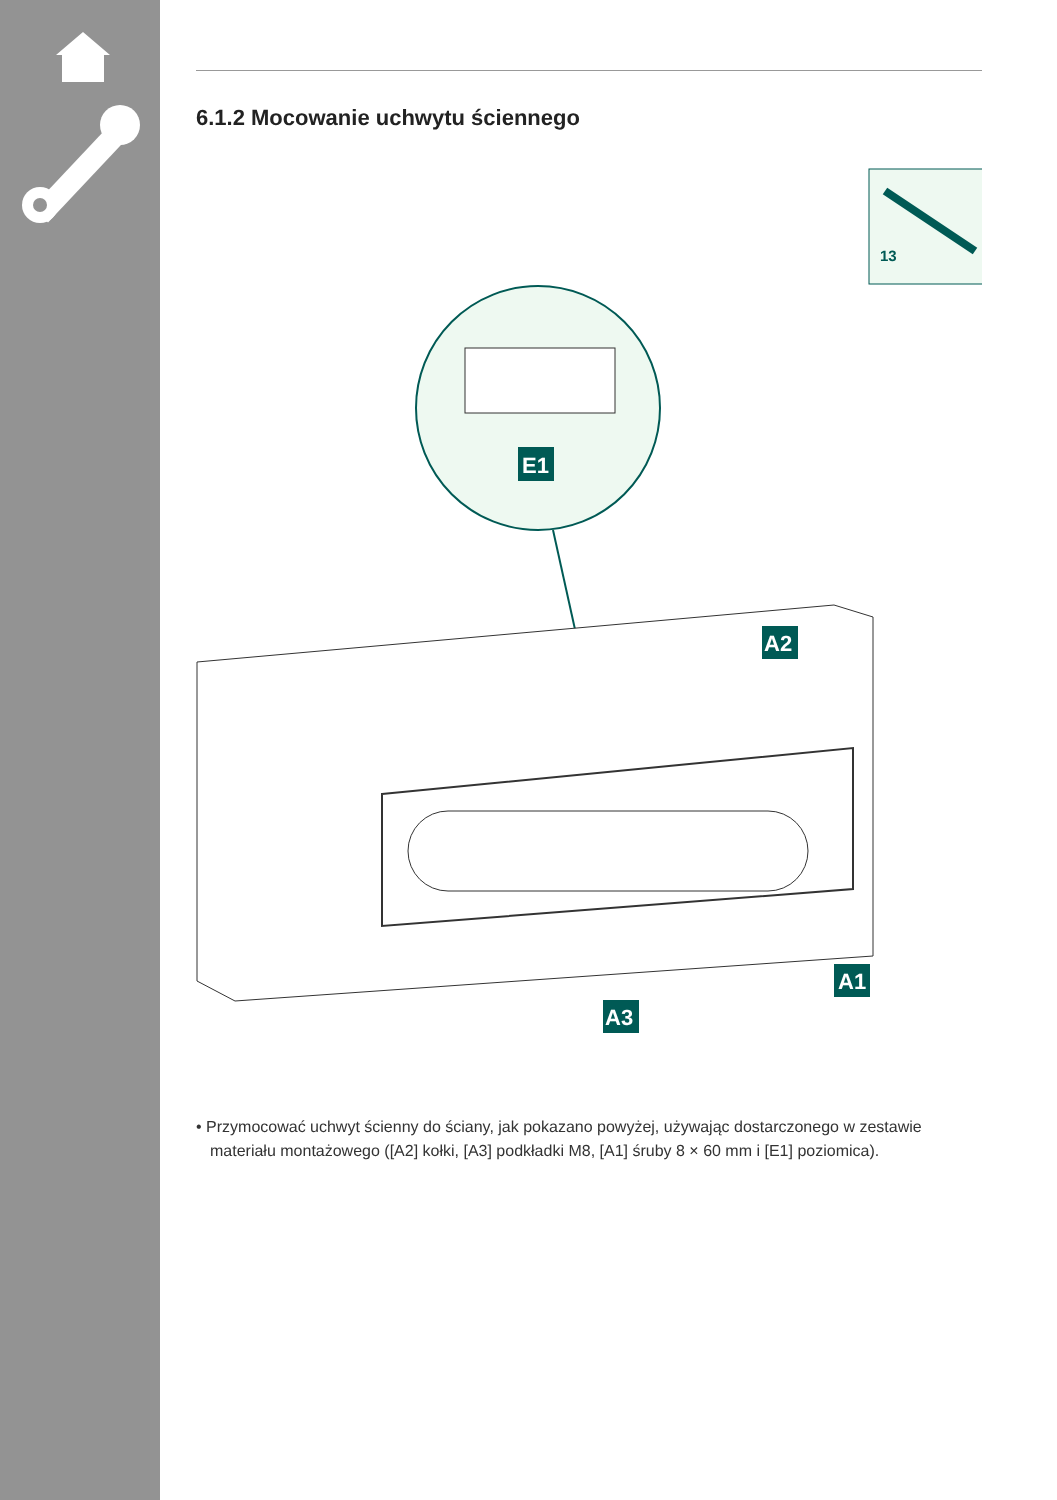6.1.2 Mocowanie uchwytu ściennego
13
E1
A2
A1
A3
• Przymocować uchwyt ścienny do ściany, jak pokazano powyżej, używając dostarczonego w zestawie materiału montażowego ([A2] kołki, [A3] podkładki M8, [A1] śruby 8 × 60 mm i [E1] poziomica).